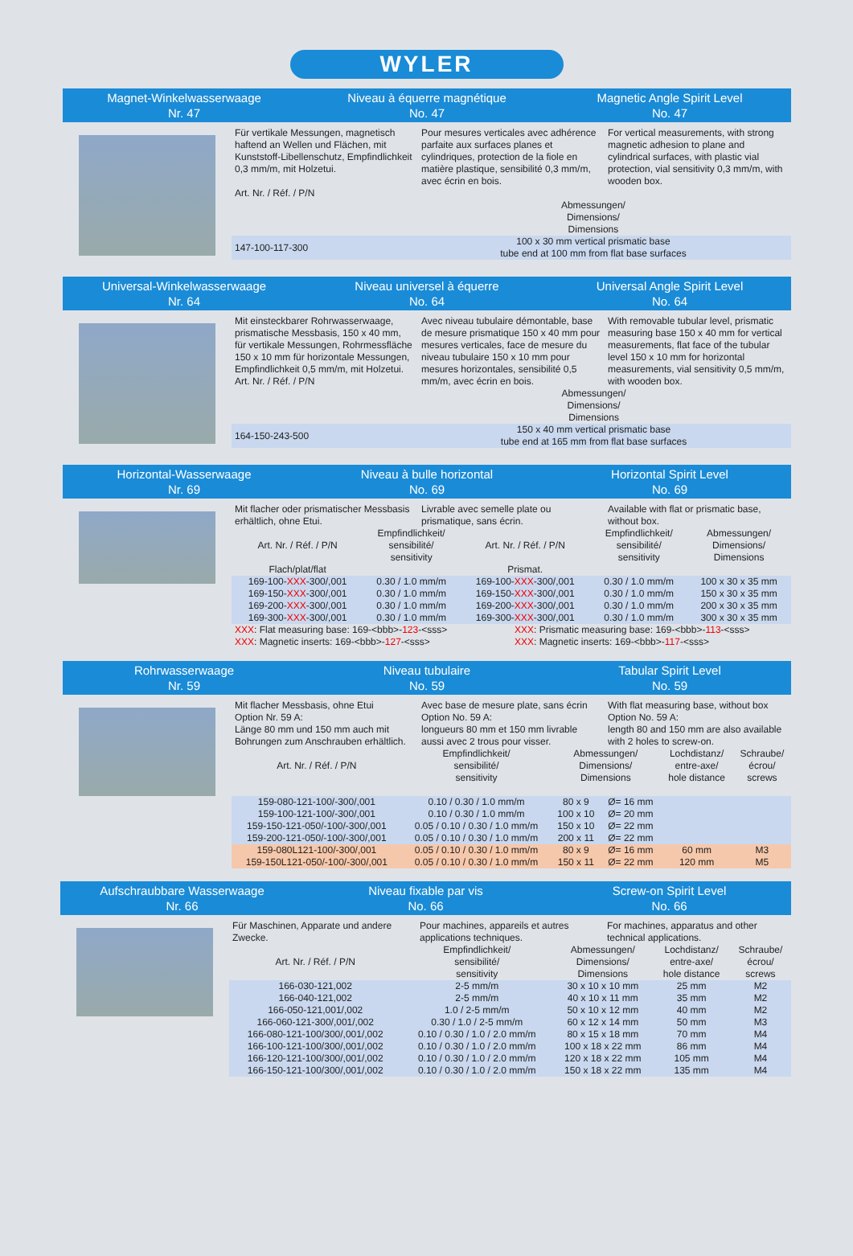WYLER
Magnet-Winkelwasserwaage
Nr. 47
Niveau à équerre magnétique
No. 47
Magnetic Angle Spirit Level
No. 47
Für vertikale Messungen, magnetisch haftend an Wellen und Flächen, mit Kunststoff-Libellenschutz, Empfindlichkeit 0,3 mm/m, mit Holzetui.
Art. Nr. / Réf. / P/N
Pour mesures verticales avec adhérence parfaite aux surfaces planes et cylindriques, protection de la fiole en matière plastique, sensibilité 0,3 mm/m, avec écrin en bois.
For vertical measurements, with strong magnetic adhesion to plane and cylindrical surfaces, with plastic vial protection, vial sensitivity 0,3 mm/m, with wooden box.
| | Abmessungen/ Dimensions/ Dimensions |
| --- | --- |
| 147-100-117-300 | 100 x 30 mm vertical prismatic base tube end at 100 mm from flat base surfaces |
Universal-Winkelwasserwaage
Nr. 64
Niveau universel à équerre
No. 64
Universal Angle Spirit Level
No. 64
Mit einsteckbarer Rohrwasserwaage, prismatische Messbasis, 150 x 40 mm, für vertikale Messungen, Rohrmessfläche 150 x 10 mm für horizontale Messungen, Empfindlichkeit 0,5 mm/m, mit Holzetui.
Art. Nr. / Réf. / P/N
Avec niveau tubulaire démontable, base de mesure prismatique 150 x 40 mm pour mesures verticales, face de mesure du niveau tubulaire 150 x 10 mm pour mesures horizontales, sensibilité 0,5 mm/m, avec écrin en bois.
With removable tubular level, prismatic measuring base 150 x 40 mm for vertical measurements, flat face of the tubular level 150 x 10 mm for horizontal measurements, vial sensitivity 0,5 mm/m, with wooden box.
| | Abmessungen/ Dimensions/ Dimensions |
| --- | --- |
| 164-150-243-500 | 150 x 40 mm vertical prismatic base tube end at 165 mm from flat base surfaces |
Horizontal-Wasserwaage
Nr. 69
Niveau à bulle horizontal
No. 69
Horizontal Spirit Level
No. 69
Mit flacher oder prismatischer Messbasis erhältlich, ohne Etui.
Livrable avec semelle plate ou prismatique, sans écrin.
Available with flat or prismatic base, without box.
| Art. Nr. / Réf. / P/N | Empfindlichkeit/ sensibilité/ sensitivity | Art. Nr. / Réf. / P/N | Empfindlichkeit/ sensibilité/ sensitivity | Abmessungen/ Dimensions/ Dimensions |
| --- | --- | --- | --- | --- |
| Flach/plat/flat | | Prismat. | | |
| 169-100- XXX -300/,001 169-150- XXX -300/,001 169-200- XXX -300/,001 169-300- XXX -300/,001 | 0.30 / 1.0 mm/m 0.30 / 1.0 mm/m 0.30 / 1.0 mm/m 0.30 / 1.0 mm/m | 169-100- XXX -300/,001 169-150- XXX -300/,001 169-200- XXX -300/,001 169-300- XXX -300/,001 | 0.30 / 1.0 mm/m 0.30 / 1.0 mm/m 0.30 / 1.0 mm/m 0.30 / 1.0 mm/m | 100 x 30 x 35 mm 150 x 30 x 35 mm 200 x 30 x 35 mm 300 x 30 x 35 mm |
XXX: Flat measuring base: 169-<bbb>-123-<sss>
XXX: Magnetic inserts: 169-<bbb>-127-<sss>
XXX: Prismatic measuring base: 169-<bbb>-113-<sss>
XXX: Magnetic inserts: 169-<bbb>-117-<sss>
Rohrwasserwaage
Nr. 59
Niveau tubulaire
No. 59
Tabular Spirit Level
No. 59
Mit flacher Messbasis, ohne Etui
Option Nr. 59 A:
Länge 80 mm und 150 mm auch mit Bohrungen zum Anschrauben erhältlich.
Avec base de mesure plate, sans écrin
Option No. 59 A:
longueurs 80 mm et 150 mm livrable aussi avec 2 trous pour visser.
With flat measuring base, without box
Option No. 59 A:
length 80 and 150 mm are also available with 2 holes to screw-on.
| Art. Nr. / Réf. / P/N | Empfindlichkeit/ sensibilité/ sensitivity | Abmessungen/ Dimensions/ Dimensions | | Lochdistanz/ entre-axe/ hole distance | Schraube/ écrou/ screws |
| --- | --- | --- | --- | --- | --- |
| 159-080-121-100/-300/,001 | 0.10 / 0.30 / 1.0 mm/m | 80 x 9 | Ø= 16 mm | | |
| 159-100-121-100/-300/,001 | 0.10 / 0.30 / 1.0 mm/m | 100 x 10 | Ø= 20 mm | | |
| 159-150-121-050/-100/-300/,001 | 0.05 / 0.10 / 0.30 / 1.0 mm/m | 150 x 10 | Ø= 22 mm | | |
| 159-200-121-050/-100/-300/,001 | 0.05 / 0.10 / 0.30 / 1.0 mm/m | 200 x 11 | Ø= 22 mm | | |
| 159-080L121-100/-300/,001 | 0.05 / 0.10 / 0.30 / 1.0 mm/m | 80 x 9 | Ø= 16 mm | 60 mm | M3 |
| 159-150L121-050/-100/-300/,001 | 0.05 / 0.10 / 0.30 / 1.0 mm/m | 150 x 11 | Ø= 22 mm | 120 mm | M5 |
Aufschraubbare Wasserwaage
Nr. 66
Niveau fixable par vis
No. 66
Screw-on Spirit Level
No. 66
Für Maschinen, Apparate und andere Zwecke.
Pour machines, appareils et autres applications techniques.
For machines, apparatus and other technical applications.
| Art. Nr. / Réf. / P/N | Empfindlichkeit/ sensibilité/ sensitivity | Abmessungen/ Dimensions/ Dimensions | Lochdistanz/ entre-axe/ hole distance | Schraube/ écrou/ screws |
| --- | --- | --- | --- | --- |
| 166-030-121,002 | 2-5 mm/m | 30 x 10 x 10 mm | 25 mm | M2 |
| 166-040-121,002 | 2-5 mm/m | 40 x 10 x 11 mm | 35 mm | M2 |
| 166-050-121,001/,002 | 1.0 / 2-5 mm/m | 50 x 10 x 12 mm | 40 mm | M2 |
| 166-060-121-300/,001/,002 | 0.30 / 1.0 / 2-5 mm/m | 60 x 12 x 14 mm | 50 mm | M3 |
| 166-080-121-100/300/,001/,002 | 0.10 / 0.30 / 1.0 / 2.0 mm/m | 80 x 15 x 18 mm | 70 mm | M4 |
| 166-100-121-100/300/,001/,002 | 0.10 / 0.30 / 1.0 / 2.0 mm/m | 100 x 18 x 22 mm | 86 mm | M4 |
| 166-120-121-100/300/,001/,002 | 0.10 / 0.30 / 1.0 / 2.0 mm/m | 120 x 18 x 22 mm | 105 mm | M4 |
| 166-150-121-100/300/,001/,002 | 0.10 / 0.30 / 1.0 / 2.0 mm/m | 150 x 18 x 22 mm | 135 mm | M4 |